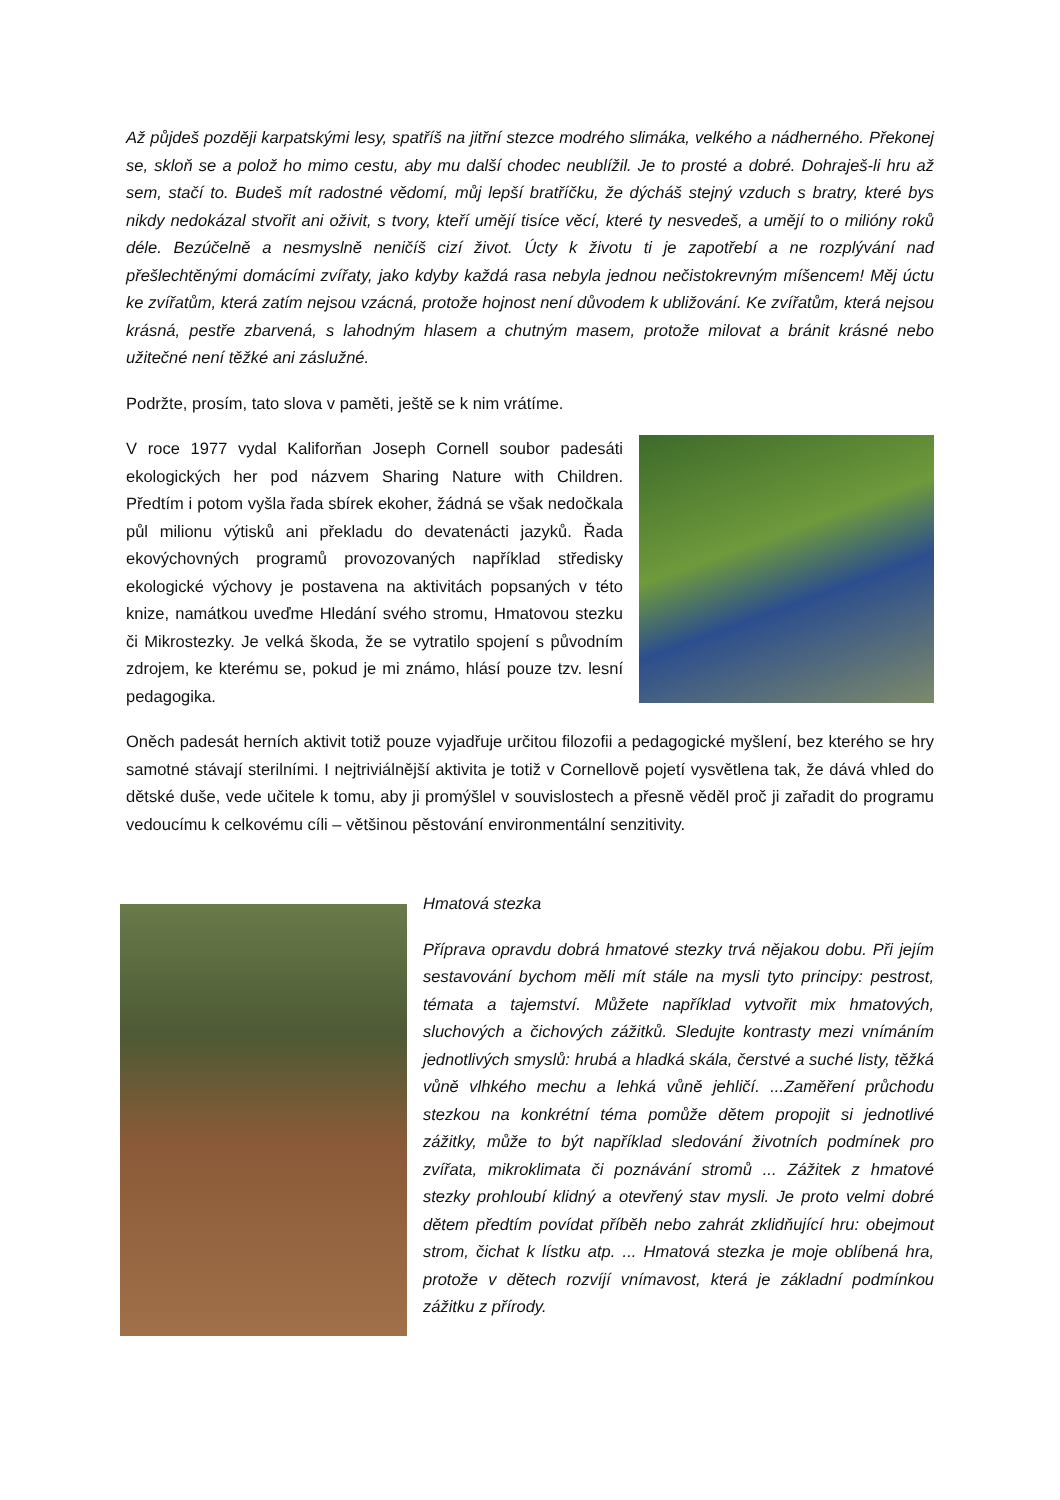Až půjdeš později karpatskými lesy, spatříš na jitřní stezce modrého slimáka, velkého a nádherného. Překonej se, skloň se a polož ho mimo cestu, aby mu další chodec neublížil. Je to prosté a dobré. Dohraješ-li hru až sem, stačí to. Budeš mít radostné vědomí, můj lepší bratříčku, že dýcháš stejný vzduch s bratry, které bys nikdy nedokázal stvořit ani oživit, s tvory, kteří umějí tisíce věcí, které ty nesvedeš, a umějí to o milióny roků déle. Bezúčelně a nesmyslně neničíš cizí život. Úcty k životu ti je zapotřebí a ne rozplývání nad přešlechtěnými domácími zvířaty, jako kdyby každá rasa nebyla jednou nečistokrevným míšencem! Měj úctu ke zvířatům, která zatím nejsou vzácná, protože hojnost není důvodem k ubližování. Ke zvířatům, která nejsou krásná, pestře zbarvená, s lahodným hlasem a chutným masem, protože milovat a bránit krásné nebo užitečné není těžké ani záslužné.
Podržte, prosím, tato slova v paměti, ještě se k nim vrátíme.
V roce 1977 vydal Kaliforňan Joseph Cornell soubor padesáti ekologických her pod názvem Sharing Nature with Children. Předtím i potom vyšla řada sbírek ekoher, žádná se však nedočkala půl milionu výtisků ani překladu do devatenácti jazyků. Řada ekovýchovných programů provozovaných například středisky ekologické výchovy je postavena na aktivitách popsaných v této knize, namátkou uveďme Hledání svého stromu, Hmatovou stezku či Mikrostezky. Je velká škoda, že se vytratilo spojení s původním zdrojem, ke kterému se, pokud je mi známo, hlásí pouze tzv. lesní pedagogika.
Oněch padesát herních aktivit totiž pouze vyjadřuje určitou filozofii a pedagogické myšlení, bez kterého se hry samotné stávají sterilními. I nejtriviálnější aktivita je totiž v Cornellově pojetí vysvětlena tak, že dává vhled do dětské duše, vede učitele k tomu, aby ji promýšlel v souvislostech a přesně věděl proč ji zařadit do programu vedoucímu k celkovému cíli – většinou pěstování environmentální senzitivity.
Hmatová stezka
Příprava opravdu dobrá hmatové stezky trvá nějakou dobu. Při jejím sestavování bychom měli mít stále na mysli tyto principy: pestrost, témata a tajemství. Můžete například vytvořit mix hmatových, sluchových a čichových zážitků. Sledujte kontrasty mezi vnímáním jednotlivých smyslů: hrubá a hladká skála, čerstvé a suché listy, těžká vůně vlhkého mechu a lehká vůně jehličí. ...Zaměření průchodu stezkou na konkrétní téma pomůže dětem propojit si jednotlivé zážitky, může to být například sledování životních podmínek pro zvířata, mikroklimata či poznávání stromů ... Zážitek z hmatové stezky prohloubí klidný a otevřený stav mysli. Je proto velmi dobré dětem předtím povídat příběh nebo zahrát zklidňující hru: obejmout strom, čichat k lístku atp. ... Hmatová stezka je moje oblíbená hra, protože v dětech rozvíjí vnímavost, která je základní podmínkou zážitku z přírody.